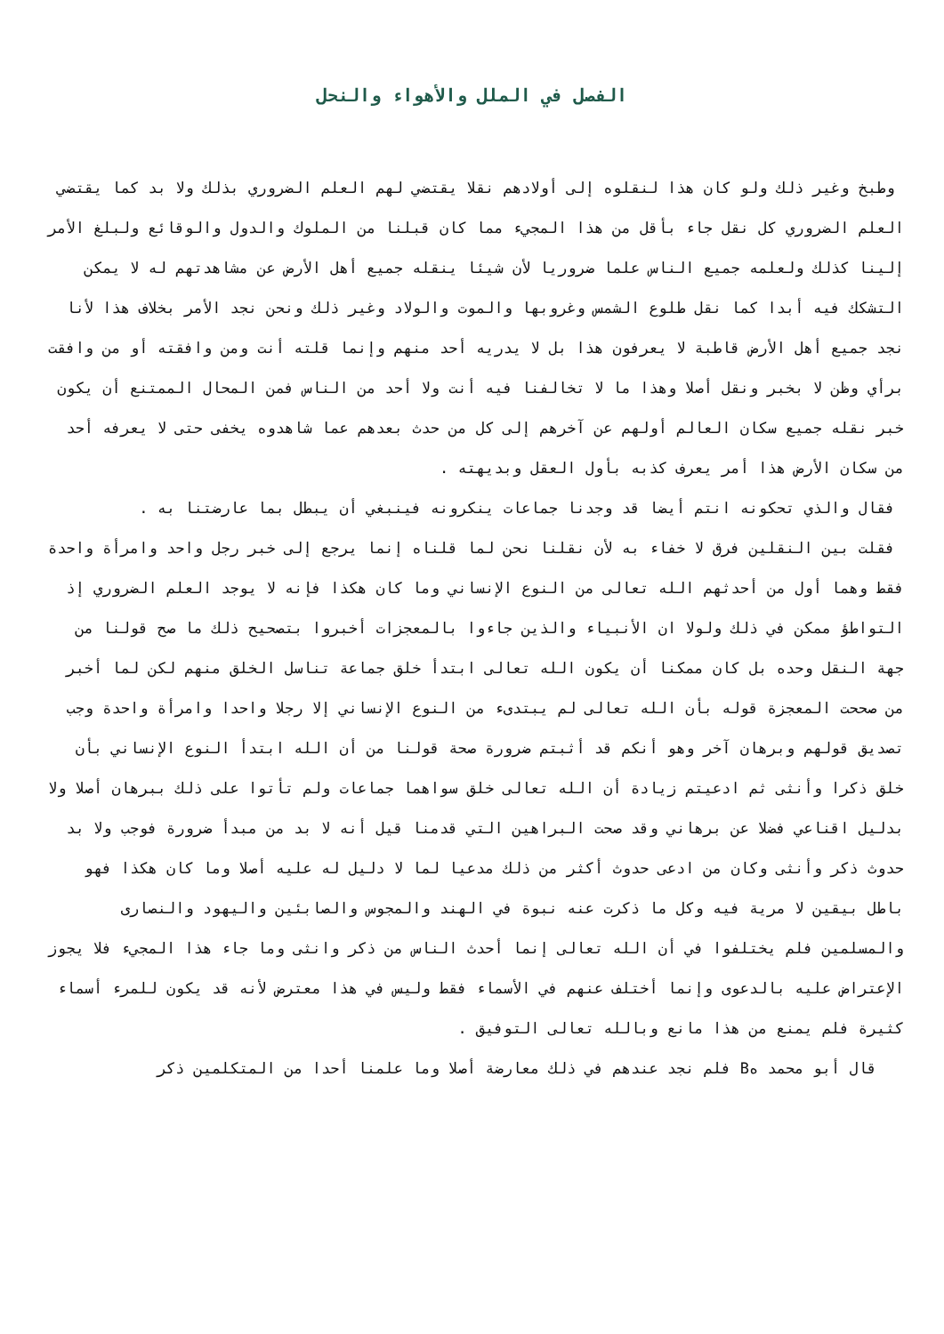الفصل في الملل والأهواء والنحل
وطبخ وغير ذلك ولو كان هذا لنقلوه إلى أولادهم نقلا يقتضي لهم العلم الضروري بذلك ولا بد كما يقتضي العلم الضروري كل نقل جاء بأقل من هذا المجيء مما كان قبلنا من الملوك والدول والوقائع ولبلغ الأمر إلينا كذلك ولعلمه جميع الناس علما ضروريا لأن شيئا ينقله جميع أهل الأرض عن مشاهدتهم له لا يمكن التشكك فيه أبدا كما نقل طلوع الشمس وغروبها والموت والولاد وغير ذلك ونحن نجد الأمر بخلاف هذا لأنا نجد جميع أهل الأرض قاطبة لا يعرفون هذا بل لا يدريه أحد منهم وإنما قلته أنت ومن وافقته أو من وافقت برأي وظن لا بخبر ونقل أصلا وهذا ما لا تخالفنا فيه أنت ولا أحد من الناس فمن المحال الممتنع أن يكون خبر نقله جميع سكان العالم أولهم عن آخرهم إلى كل من حدث بعدهم عما شاهدوه يخفى حتى لا يعرفه أحد من سكان الأرض هذا أمر يعرف كذبه بأول العقل وبديهته .
فقال والذي تحكونه انتم أيضا قد وجدنا جماعات ينكرونه فينبغي أن يبطل بما عارضتنا به .
فقلت بين النقلين فرق لا خفاء به لأن نقلنا نحن لما قلناه إنما يرجع إلى خبر رجل واحد وامرأة واحدة فقط وهما أول من أحدثهم الله تعالى من النوع الإنساني وما كان هكذا فإنه لا يوجد العلم الضروري إذ التواطؤ ممكن في ذلك ولولا ان الأنبياء والذين جاءوا بالمعجزات أخبروا بتصحيح ذلك ما صح قولنا من جهة النقل وحده بل كان ممكنا أن يكون الله تعالى ابتدأ خلق جماعة تناسل الخلق منهم لكن لما أخبر من صححت المعجزة قوله بأن الله تعالى لم يبتدىء من النوع الإنساني إلا رجلا واحدا وامرأة واحدة وجب تصديق قولهم وبرهان آخر وهو أنكم قد أثبتم ضرورة صحة قولنا من أن الله ابتدأ النوع الإنساني بأن خلق ذكرا وأنثى ثم ادعيتم زيادة أن الله تعالى خلق سواهما جماعات ولم تأتوا على ذلك ببرهان أصلا ولا بدليل اقناعي فضلا عن برهاني وقد صحت البراهين التي قدمنا قيل أنه لا بد من مبدأ ضرورة فوجب ولا بد حدوث ذكر وأنثى وكان من ادعى حدوث أكثر من ذلك مدعيا لما لا دليل له عليه أصلا وما كان هكذا فهو باطل بيقين لا مرية فيه وكل ما ذكرت عنه نبوة في الهند والمجوس والصابئين واليهود والنصارى والمسلمين فلم يختلفوا في أن الله تعالى إنما أحدث الناس من ذكر وانثى وما جاء هذا المجيء فلا يجوز الإعتراض عليه بالدعوى وإنما أختلف عنهم في الأسماء فقط وليس في هذا معترض لأنه قد يكون للمرء أسماء كثيرة فلم يمنع من هذا مانع وبالله تعالى التوفيق .
قال أبو محمد هB فلم نجد عندهم في ذلك معارضة أصلا وما علمنا أحدا من المتكلمين ذكر